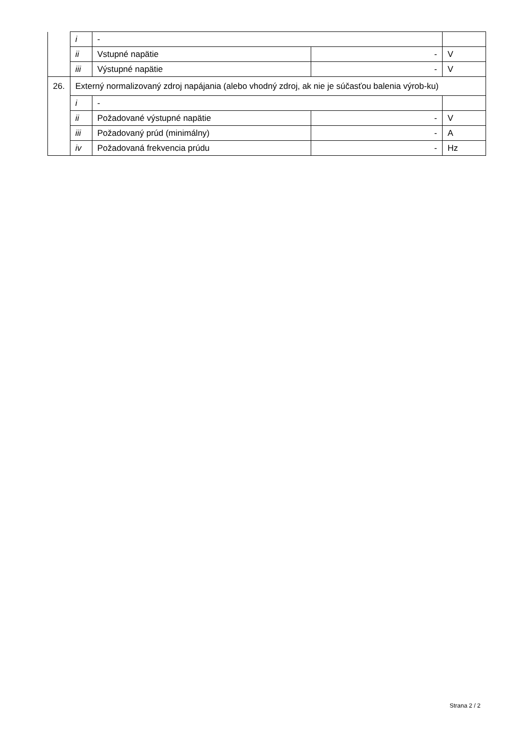| | i | - | | |
| | ii | Vstupné napätie | - | V |
| | iii | Výstupné napätie | - | V |
| 26. | Externý normalizovaný zdroj napájania (alebo vhodný zdroj, ak nie je súčasťou balenia výrob-ku) | | | |
| | i | - | | |
| | ii | Požadované výstupné napätie | - | V |
| | iii | Požadovaný prúd (minimálny) | - | A |
| | iv | Požadovaná frekvencia prúdu | - | Hz |
Strana 2 / 2